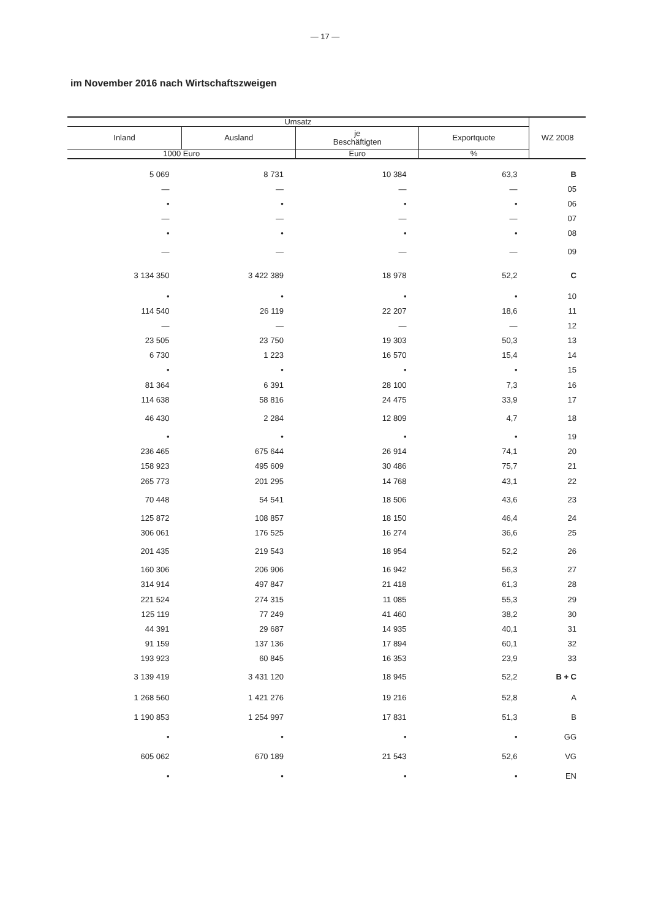— 17 —
im November 2016 nach Wirtschaftszweigen
| Umsatz | | | | WZ 2008 |
| --- | --- | --- | --- | --- |
| Inland | Ausland | je Beschäftigten | Exportquote | |
| 1000 Euro | | Euro | % | |
| 5 069 | 8 731 | 10 384 | 63,3 | B |
| — | — | — | — | 05 |
| • | • | • | • | 06 |
| — | — | — | — | 07 |
| • | • | • | • | 08 |
| — | — | — | — | 09 |
| 3 134 350 | 3 422 389 | 18 978 | 52,2 | C |
| • | • | • | • | 10 |
| 114 540 | 26 119 | 22 207 | 18,6 | 11 |
| — | — | — | — | 12 |
| 23 505 | 23 750 | 19 303 | 50,3 | 13 |
| 6 730 | 1 223 | 16 570 | 15,4 | 14 |
| • | • | • | • | 15 |
| 81 364 | 6 391 | 28 100 | 7,3 | 16 |
| 114 638 | 58 816 | 24 475 | 33,9 | 17 |
| 46 430 | 2 284 | 12 809 | 4,7 | 18 |
| • | • | • | • | 19 |
| 236 465 | 675 644 | 26 914 | 74,1 | 20 |
| 158 923 | 495 609 | 30 486 | 75,7 | 21 |
| 265 773 | 201 295 | 14 768 | 43,1 | 22 |
| 70 448 | 54 541 | 18 506 | 43,6 | 23 |
| 125 872 | 108 857 | 18 150 | 46,4 | 24 |
| 306 061 | 176 525 | 16 274 | 36,6 | 25 |
| 201 435 | 219 543 | 18 954 | 52,2 | 26 |
| 160 306 | 206 906 | 16 942 | 56,3 | 27 |
| 314 914 | 497 847 | 21 418 | 61,3 | 28 |
| 221 524 | 274 315 | 11 085 | 55,3 | 29 |
| 125 119 | 77 249 | 41 460 | 38,2 | 30 |
| 44 391 | 29 687 | 14 935 | 40,1 | 31 |
| 91 159 | 137 136 | 17 894 | 60,1 | 32 |
| 193 923 | 60 845 | 16 353 | 23,9 | 33 |
| 3 139 419 | 3 431 120 | 18 945 | 52,2 | B + C |
| 1 268 560 | 1 421 276 | 19 216 | 52,8 | A |
| 1 190 853 | 1 254 997 | 17 831 | 51,3 | B |
| • | • | • | • | GG |
| 605 062 | 670 189 | 21 543 | 52,6 | VG |
| • | • | • | • | EN |